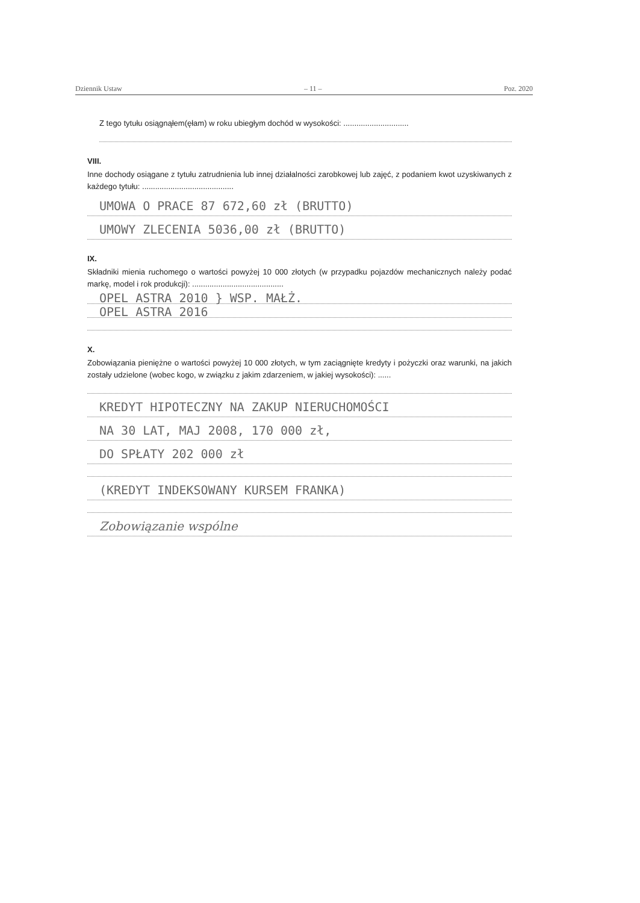Dziennik Ustaw – 11 – Poz. 2020
Z tego tytułu osiągnąłem(ęłam) w roku ubiegłym dochód w wysokości: ..............................
VIII.
Inne dochody osiągane z tytułu zatrudnienia lub innej działalności zarobkowej lub zajęć, z podaniem kwot uzyskiwanych z każdego tytułu: ..........................................
UMOWA O PRACE 87 672,60 zł (BRUTTO)
UMOWY ZLECENIA 5036,00 zł (BRUTTO)
IX.
Składniki mienia ruchomego o wartości powyżej 10 000 złotych (w przypadku pojazdów mechanicznych należy podać markę, model i rok produkcji): ..........................................
OPEL ASTRA 2010 } WSP. MAŁŻ.
OPEL ASTRA 2016
X.
Zobowiązania pieniężne o wartości powyżej 10 000 złotych, w tym zaciągnięte kredyty i pożyczki oraz warunki, na jakich zostały udzielone (wobec kogo, w związku z jakim zdarzeniem, w jakiej wysokości): ......
KREDYT HIPOTECZNY NA ZAKUP NIERUCHOMOŚCI
NA 30 LAT, MAJ 2008, 170 000 zł,
DO SPŁATY 202 000 zł
(KREDYT INDEKSOWANY KURSEM FRANKA)
Zobowiązanie wspólne